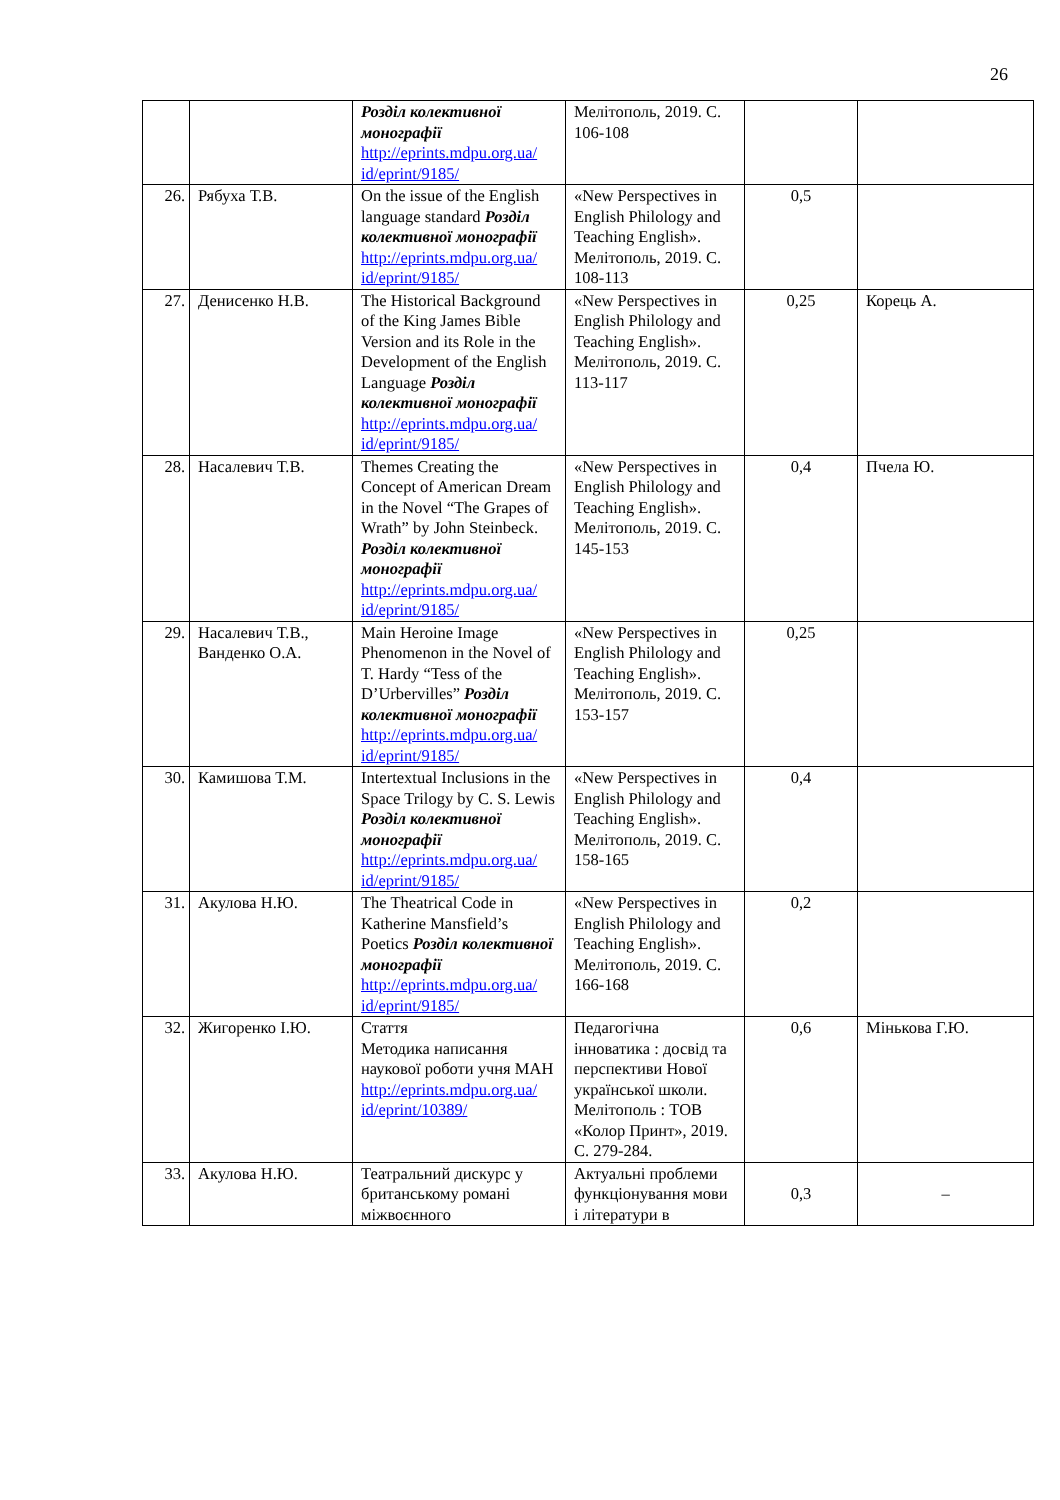26
| | | Розділ колективної монографії http://eprints.mdpu.org.ua/ id/eprint/9185/ | Мелітополь, 2019. С. 106-108 | | |
| 26. | Рябуха Т.В. | On the issue of the English language standard Розділ колективної монографії http://eprints.mdpu.org.ua/ id/eprint/9185/ | «New Perspectives in English Philology and Teaching English». Мелітополь, 2019. С. 108-113 | 0,5 | |
| 27. | Денисенко Н.В. | The Historical Background of the King James Bible Version and its Role in the Development of the English Language Розділ колективної монографії http://eprints.mdpu.org.ua/ id/eprint/9185/ | «New Perspectives in English Philology and Teaching English». Мелітополь, 2019. С. 113-117 | 0,25 | Корець А. |
| 28. | Насалевич Т.В. | Themes Creating the Concept of American Dream in the Novel “The Grapes of Wrath” by John Steinbeck. Розділ колективної монографії http://eprints.mdpu.org.ua/ id/eprint/9185/ | «New Perspectives in English Philology and Teaching English». Мелітополь, 2019. С. 145-153 | 0,4 | Пчела Ю. |
| 29. | Насалевич Т.В., Ванденко О.А. | Main Heroine Image Phenomenon in the Novel of T. Hardy “Tess of the D’Urbervilles” Розділ колективної монографії http://eprints.mdpu.org.ua/ id/eprint/9185/ | «New Perspectives in English Philology and Teaching English». Мелітополь, 2019. С. 153-157 | 0,25 | |
| 30. | Камишова Т.М. | Intertextual Inclusions in the Space Trilogy by C. S. Lewis Розділ колективної монографії http://eprints.mdpu.org.ua/ id/eprint/9185/ | «New Perspectives in English Philology and Teaching English». Мелітополь, 2019. С. 158-165 | 0,4 | |
| 31. | Акулова Н.Ю. | The Theatrical Code in Katherine Mansfield’s Poetics Розділ колективної монографії http://eprints.mdpu.org.ua/ id/eprint/9185/ | «New Perspectives in English Philology and Teaching English». Мелітополь, 2019. С. 166-168 | 0,2 | |
| 32. | Жигоренко І.Ю. | Стаття Методика написання наукової роботи учня МАН http://eprints.mdpu.org.ua/ id/eprint/10389/ | Педагогічна інноватика : досвід та перспективи Нової української школи. Мелітополь : ТОВ «Колор Принт», 2019. С. 279-284. | 0,6 | Мінькова Г.Ю. |
| 33. | Акулова Н.Ю. | Театральний дискурс у британському романі міжвоєнного | Актуальні проблеми функціонування мови і літератури в | 0,3 | – |